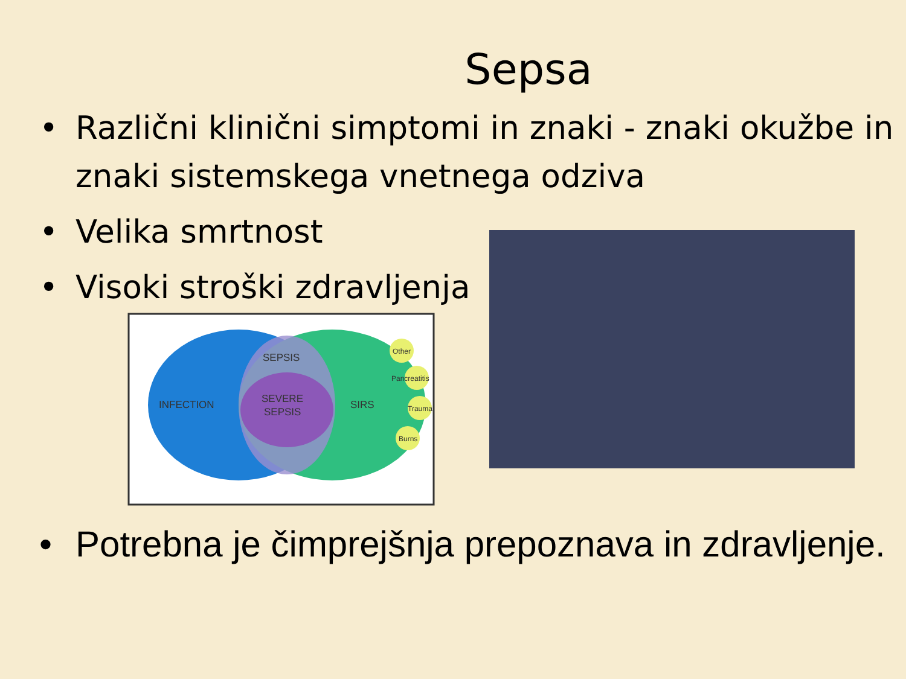Sepsa
• Različni klinični simptomi in znaki - znaki okužbe in znaki sistemskega vnetnega odziva
• Velika smrtnost
• Visoki stroški zdravljenja
INFECTION
SEPSIS
SEVERE
SEPSIS
SIRS
Other
Pancreatitis
Trauma
Burns
• Potrebna je čimprejšnja prepoznava in zdravljenje.